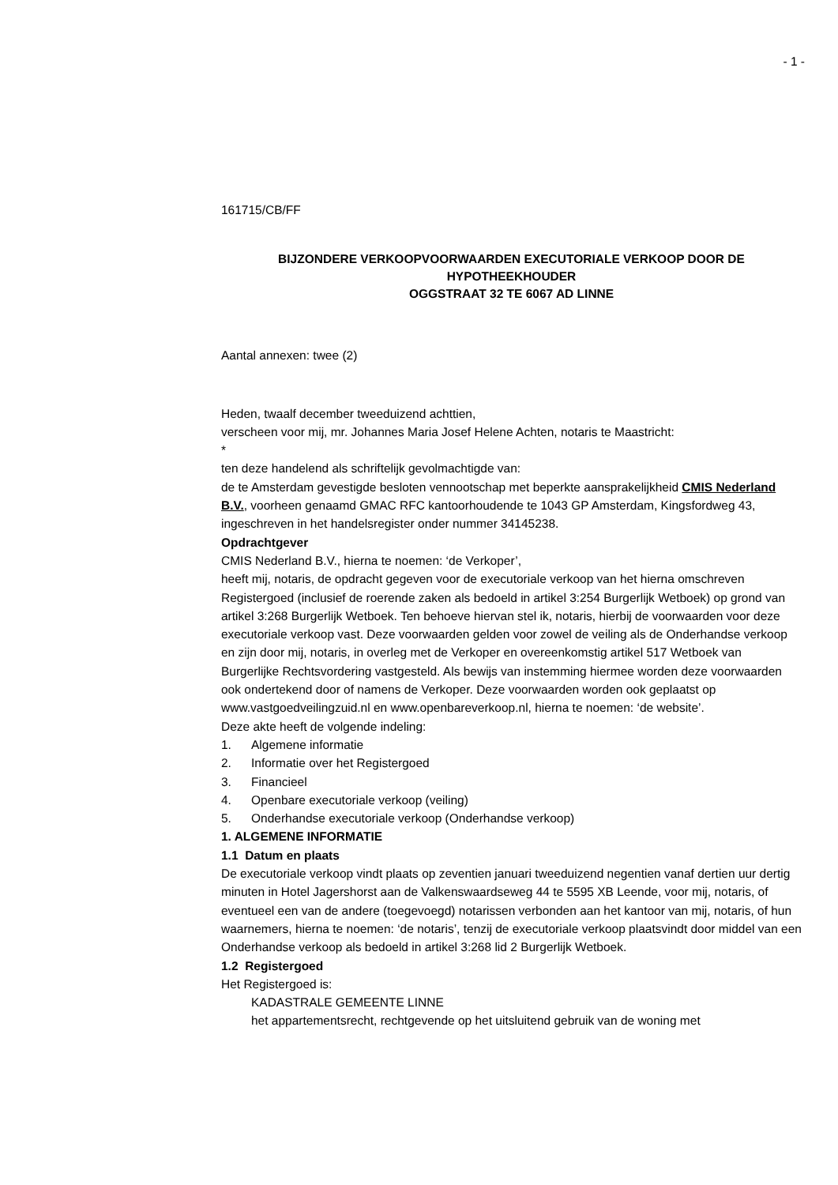- 1 -
161715/CB/FF
BIJZONDERE VERKOOPVOORWAARDEN EXECUTORIALE VERKOOP DOOR DE HYPOTHEEKHOUDER
OGGSTRAAT 32 TE 6067 AD LINNE
Aantal annexen: twee (2)
Heden, twaalf december tweeduizend achttien,
verscheen voor mij, mr. Johannes Maria Josef Helene Achten, notaris te Maastricht:
*
ten deze handelend als schriftelijk gevolmachtigde van:
de te Amsterdam gevestigde besloten vennootschap met beperkte aansprakelijkheid CMIS Nederland B.V., voorheen genaamd GMAC RFC kantoorhoudende te 1043 GP Amsterdam, Kingsfordweg 43, ingeschreven in het handelsregister onder nummer 34145238.
Opdrachtgever
CMIS Nederland B.V., hierna te noemen: ‘de Verkoper’,
heeft mij, notaris, de opdracht gegeven voor de executoriale verkoop van het hierna omschreven Registergoed (inclusief de roerende zaken als bedoeld in artikel 3:254 Burgerlijk Wetboek) op grond van artikel 3:268 Burgerlijk Wetboek. Ten behoeve hiervan stel ik, notaris, hierbij de voorwaarden voor deze executoriale verkoop vast. Deze voorwaarden gelden voor zowel de veiling als de Onderhandse verkoop en zijn door mij, notaris, in overleg met de Verkoper en overeenkomstig artikel 517 Wetboek van Burgerlijke Rechtsvordering vastgesteld. Als bewijs van instemming hiermee worden deze voorwaarden ook ondertekend door of namens de Verkoper. Deze voorwaarden worden ook geplaatst op www.vastgoedveilingzuid.nl en www.openbareverkoop.nl, hierna te noemen: ‘de website’.
Deze akte heeft de volgende indeling:
1. Algemene informatie
2. Informatie over het Registergoed
3. Financieel
4. Openbare executoriale verkoop (veiling)
5. Onderhandse executoriale verkoop (Onderhandse verkoop)
1. ALGEMENE INFORMATIE
1.1 Datum en plaats
De executoriale verkoop vindt plaats op zeventien januari tweeduizend negentien vanaf dertien uur dertig minuten in Hotel Jagershorst aan de Valkenswaardseweg 44 te 5595 XB Leende, voor mij, notaris, of eventueel een van de andere (toegevoegd) notarissen verbonden aan het kantoor van mij, notaris, of hun waarnemers, hierna te noemen: ‘de notaris’, tenzij de executoriale verkoop plaatsvindt door middel van een Onderhandse verkoop als bedoeld in artikel 3:268 lid 2 Burgerlijk Wetboek.
1.2 Registergoed
Het Registergoed is:
KADASTRALE GEMEENTE LINNE
het appartementsrecht, rechtgevende op het uitsluitend gebruik van de woning met